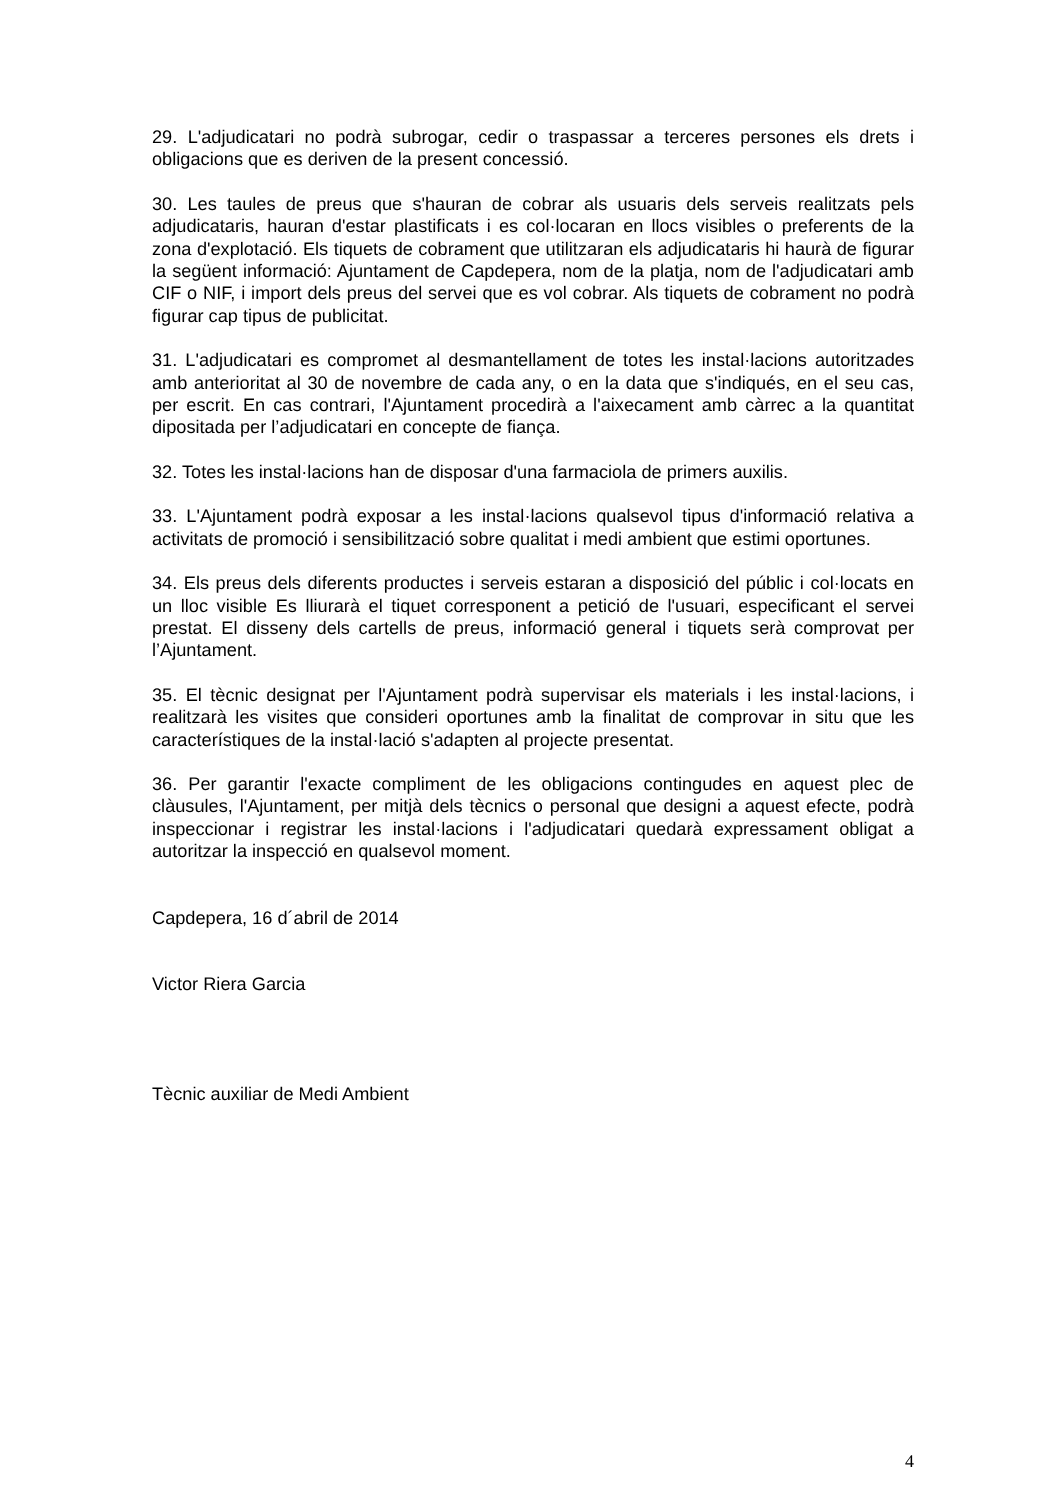29. L'adjudicatari no podrà subrogar, cedir o traspassar a terceres persones els drets i obligacions que es deriven de la present concessió.
30. Les taules de preus que s'hauran de cobrar als usuaris dels serveis realitzats pels adjudicataris, hauran d'estar plastificats i es col·locaran en llocs visibles o preferents de la zona d'explotació. Els tiquets de cobrament que utilitzaran els adjudicataris hi haurà de figurar la següent informació: Ajuntament de Capdepera, nom de la platja, nom de l'adjudicatari amb CIF o NIF, i import dels preus del servei que es vol cobrar. Als tiquets de cobrament no podrà figurar cap tipus de publicitat.
31. L'adjudicatari es compromet al desmantellament de totes les instal·lacions autoritzades amb anterioritat al 30 de novembre de cada any, o en la data que s'indiqués, en el seu cas, per escrit. En cas contrari, l'Ajuntament procedirà a l'aixecament amb càrrec a la quantitat dipositada per l’adjudicatari en concepte de fiança.
32. Totes les instal·lacions han de disposar d'una farmaciola de primers auxilis.
33. L'Ajuntament podrà exposar a les instal·lacions qualsevol tipus d'informació relativa a activitats de promoció i sensibilització sobre qualitat i medi ambient que estimi oportunes.
34. Els preus dels diferents productes i serveis estaran a disposició del públic i col·locats en un lloc visible Es lliurarà el tiquet corresponent a petició de l'usuari, especificant el servei prestat. El disseny dels cartells de preus, informació general i tiquets serà comprovat per l’Ajuntament.
35. El tècnic designat per l'Ajuntament podrà supervisar els materials i les instal·lacions, i realitzarà les visites que consideri oportunes amb la finalitat de comprovar in situ que les característiques de la instal·lació s'adapten al projecte presentat.
36. Per garantir l'exacte compliment de les obligacions contingudes en aquest plec de clàusules, l'Ajuntament, per mitjà dels tècnics o personal que designi a aquest efecte, podrà inspeccionar i registrar les instal·lacions i l'adjudicatari quedarà expressament obligat a autoritzar la inspecció en qualsevol moment.
Capdepera, 16 d´abril de 2014
Victor Riera Garcia
Tècnic auxiliar de Medi Ambient
4